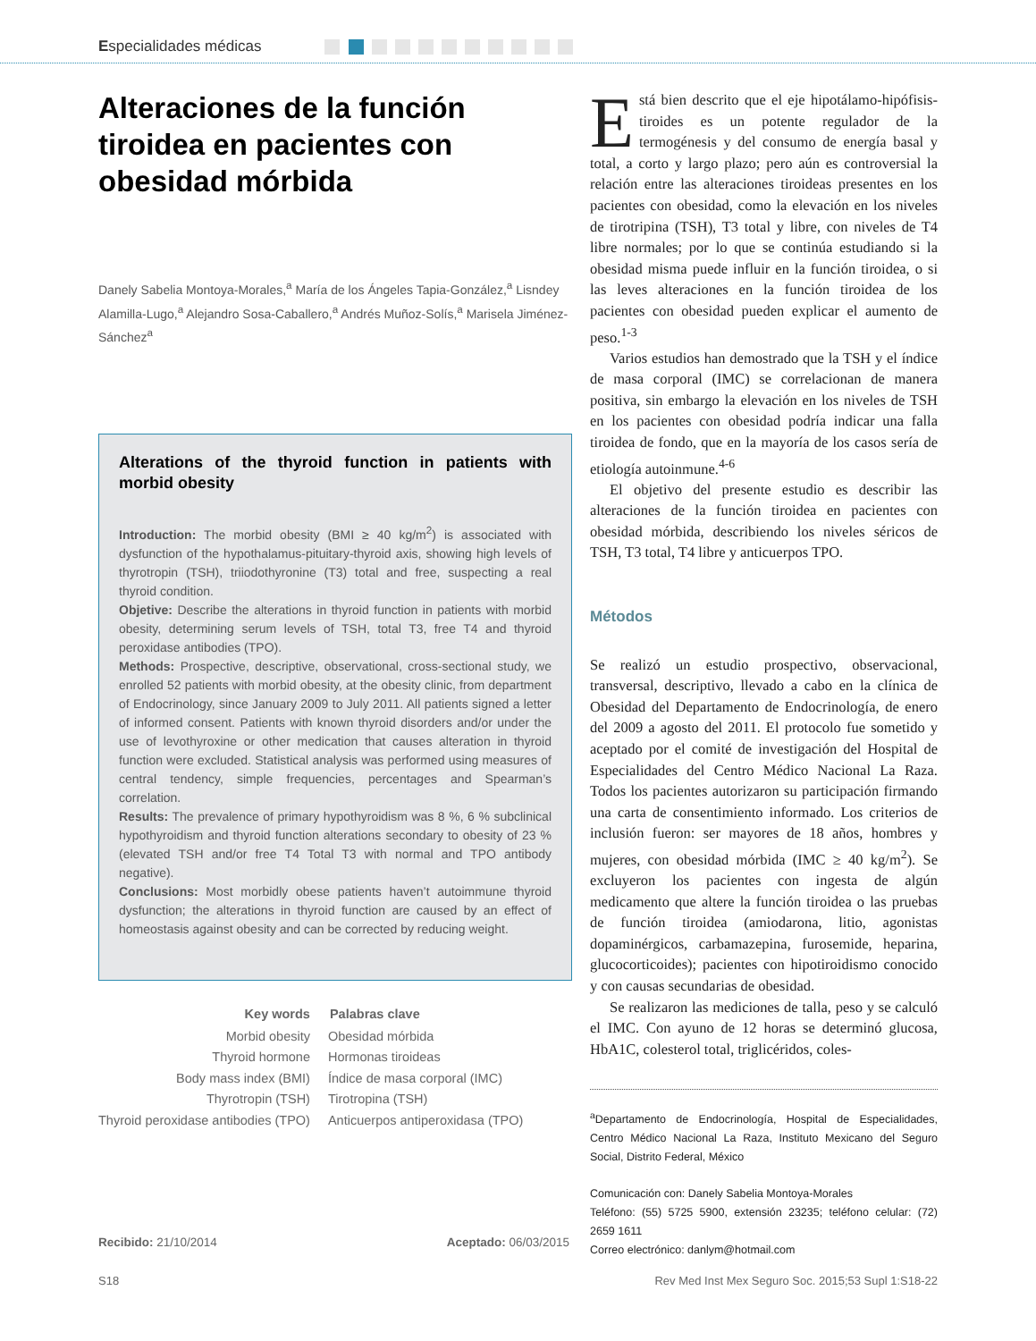Especialidades médicas
Alteraciones de la función tiroidea en pacientes con obesidad mórbida
Danely Sabelia Montoya-Morales,<sup>a</sup> María de los Ángeles Tapia-González,<sup>a</sup> Lisndey Alamilla-Lugo,<sup>a</sup> Alejandro Sosa-Caballero,<sup>a</sup> Andrés Muñoz-Solís,<sup>a</sup> Marisela Jiménez-Sánchez<sup>a</sup>
Alterations of the thyroid function in patients with morbid obesity
Introduction: The morbid obesity (BMI ≥ 40 kg/m<sup>2</sup>) is associated with dysfunction of the hypothalamus-pituitary-thyroid axis, showing high levels of thyrotropin (TSH), triiodothyronine (T3) total and free, suspecting a real thyroid condition.
Objetive: Describe the alterations in thyroid function in patients with morbid obesity, determining serum levels of TSH, total T3, free T4 and thyroid peroxidase antibodies (TPO).
Methods: Prospective, descriptive, observational, cross-sectional study, we enrolled 52 patients with morbid obesity, at the obesity clinic, from department of Endocrinology, since January 2009 to July 2011. All patients signed a letter of informed consent. Patients with known thyroid disorders and/or under the use of levothyroxine or other medication that causes alteration in thyroid function were excluded. Statistical analysis was performed using measures of central tendency, simple frequencies, percentages and Spearman’s correlation.
Results: The prevalence of primary hypothyroidism was 8 %, 6 % subclinical hypothyroidism and thyroid function alterations secondary to obesity of 23 % (elevated TSH and/or free T4 Total T3 with normal and TPO antibody negative).
Conclusions: Most morbidly obese patients haven’t autoimmune thyroid dysfunction; the alterations in thyroid function are caused by an effect of homeostasis against obesity and can be corrected by reducing weight.
| Key words | Palabras clave |
| --- | --- |
| Morbid obesity | Obesidad mórbida |
| Thyroid hormone | Hormonas tiroideas |
| Body mass index (BMI) | Índice de masa corporal (IMC) |
| Thyrotropin (TSH) | Tirotropina (TSH) |
| Thyroid peroxidase antibodies (TPO) | Anticuerpos antiperoxidasa (TPO) |
Recibido: 21/10/2014 Aceptado: 06/03/2015
Está bien descrito que el eje hipotálamo-hipófisis-tiroides es un potente regulador de la termogénesis y del consumo de energía basal y total, a corto y largo plazo; pero aún es controversial la relación entre las alteraciones tiroideas presentes en los pacientes con obesidad, como la elevación en los niveles de tirotripina (TSH), T3 total y libre, con niveles de T4 libre normales; por lo que se continúa estudiando si la obesidad misma puede influir en la función tiroidea, o si las leves alteraciones en la función tiroidea de los pacientes con obesidad pueden explicar el aumento de peso.<sup>1-3</sup>
Varios estudios han demostrado que la TSH y el índice de masa corporal (IMC) se correlacionan de manera positiva, sin embargo la elevación en los niveles de TSH en los pacientes con obesidad podría indicar una falla tiroidea de fondo, que en la mayoría de los casos sería de etiología autoinmune.<sup>4-6</sup>
El objetivo del presente estudio es describir las alteraciones de la función tiroidea en pacientes con obesidad mórbida, describiendo los niveles séricos de TSH, T3 total, T4 libre y anticuerpos TPO.
Métodos
Se realizó un estudio prospectivo, observacional, transversal, descriptivo, llevado a cabo en la clínica de Obesidad del Departamento de Endocrinología, de enero del 2009 a agosto del 2011. El protocolo fue sometido y aceptado por el comité de investigación del Hospital de Especialidades del Centro Médico Nacional La Raza. Todos los pacientes autorizaron su participación firmando una carta de consentimiento informado. Los criterios de inclusión fueron: ser mayores de 18 años, hombres y mujeres, con obesidad mórbida (IMC ≥ 40 kg/m<sup>2</sup>). Se excluyeron los pacientes con ingesta de algún medicamento que altere la función tiroidea o las pruebas de función tiroidea (amiodarona, litio, agonistas dopaminérgicos, carbamazepina, furosemide, heparina, glucocorticoides); pacientes con hipotiroidismo conocido y con causas secundarias de obesidad.
Se realizaron las mediciones de talla, peso y se calculó el IMC. Con ayuno de 12 horas se determinó glucosa, HbA1C, colesterol total, triglicéridos, coles-
<sup>a</sup> Departamento de Endocrinología, Hospital de Especialidades, Centro Médico Nacional La Raza, Instituto Mexicano del Seguro Social, Distrito Federal, México
Comunicación con: Danely Sabelia Montoya-Morales
Teléfono: (55) 5725 5900, extensión 23235; teléfono celular: (72) 2659 1611
Correo electrónico: danlym@hotmail.com
S18 Rev Med Inst Mex Seguro Soc. 2015;53 Supl 1:S18-22